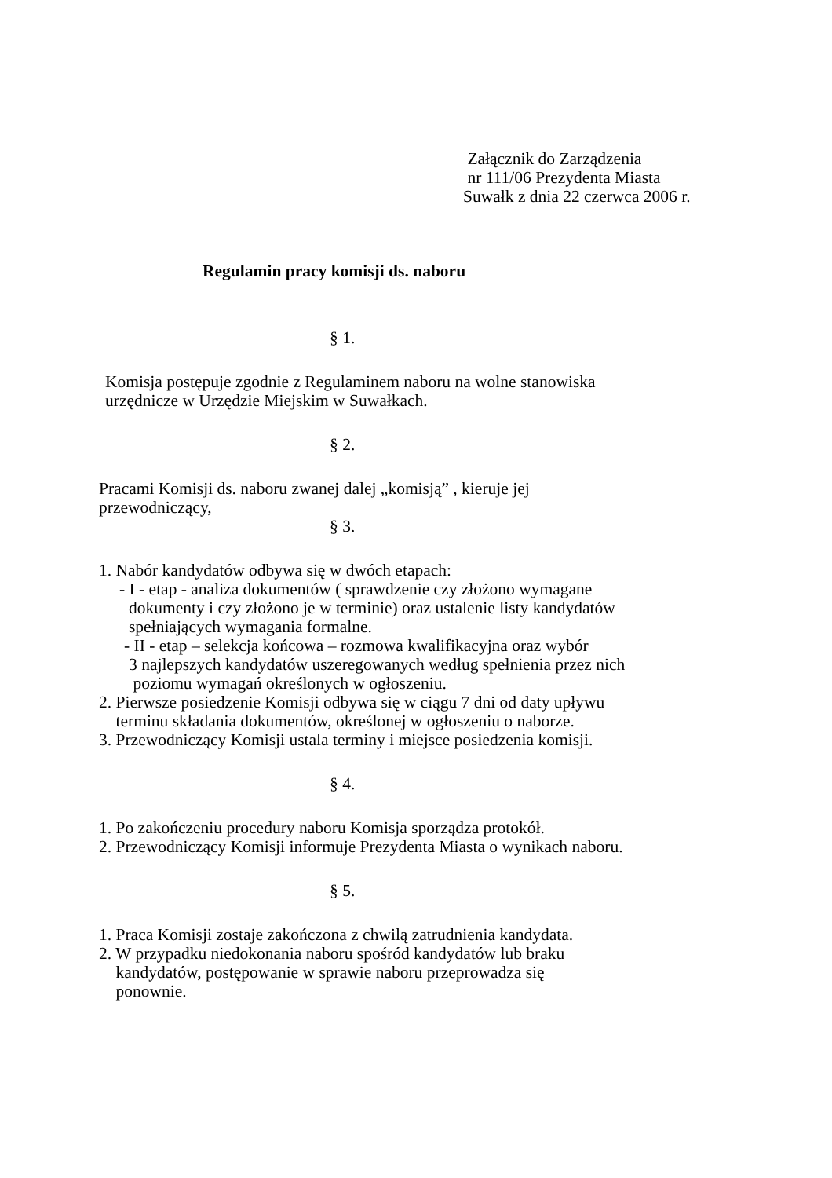Załącznik do Zarządzenia
nr 111/06 Prezydenta Miasta
Suwałk z dnia 22 czerwca 2006 r.
Regulamin pracy komisji ds. naboru
§ 1.
Komisja postępuje zgodnie z Regulaminem naboru na wolne stanowiska
urzędnicze w Urzędzie Miejskim w Suwałkach.
§ 2.
Pracami Komisji ds. naboru zwanej dalej „komisją” , kieruje jej
przewodniczący,
§ 3.
1. Nabór kandydatów odbywa się w dwóch etapach:
- I - etap - analiza dokumentów ( sprawdzenie czy złożono wymagane
dokumenty i czy złożono je w terminie) oraz ustalenie listy kandydatów
spełniających wymagania formalne.
- II - etap – selekcja końcowa – rozmowa kwalifikacyjna oraz wybór
3 najlepszych kandydatów uszeregowanych według spełnienia przez nich
poziomu wymagań określonych w ogłoszeniu.
2. Pierwsze posiedzenie Komisji odbywa się w ciągu 7 dni od daty upływu
terminu składania dokumentów, określonej w ogłoszeniu o naborze.
3. Przewodniczący Komisji ustala terminy i miejsce posiedzenia komisji.
§ 4.
1. Po zakończeniu procedury naboru Komisja sporządza protokół.
2. Przewodniczący Komisji informuje Prezydenta Miasta o wynikach naboru.
§ 5.
1. Praca Komisji zostaje zakończona z chwilą zatrudnienia kandydata.
2. W przypadku niedokonania naboru spośród kandydatów lub braku
kandydatów, postępowanie w sprawie naboru przeprowadza się
ponownie.